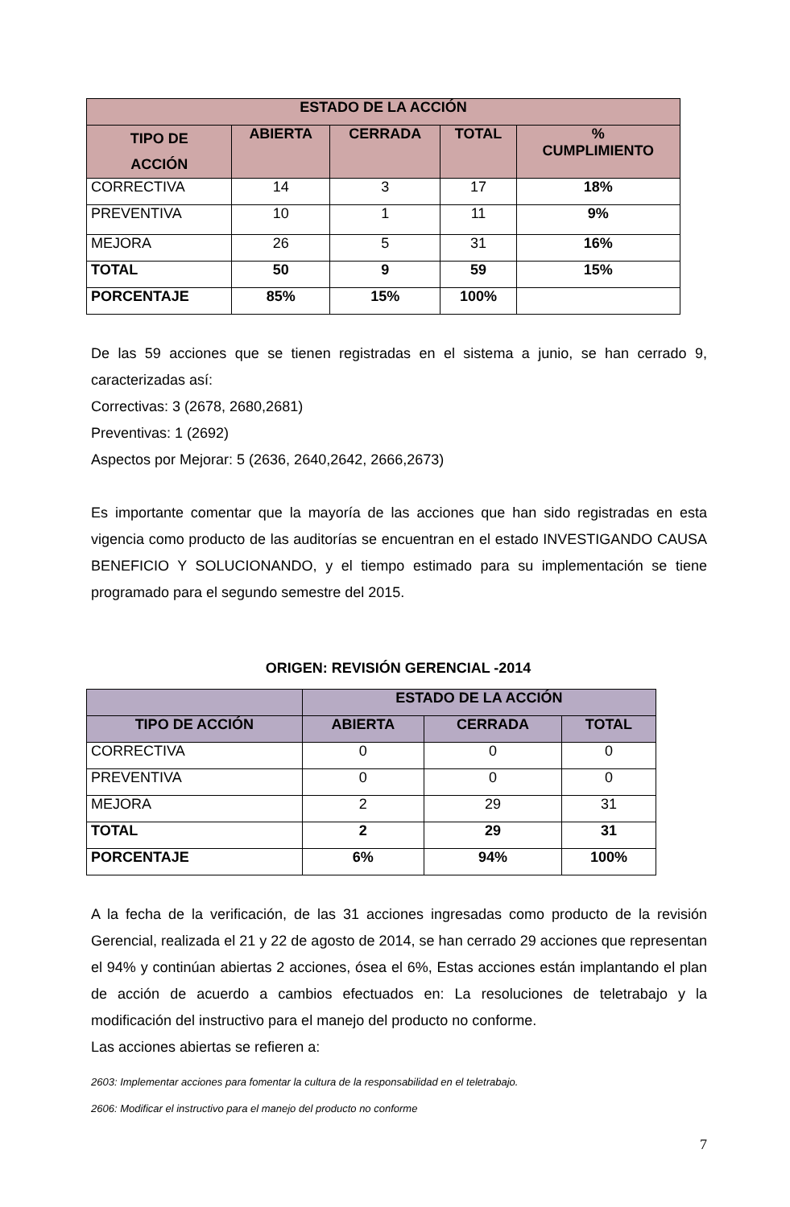| ESTADO DE LA ACCIÓN | | | | |
| --- | --- | --- | --- | --- |
| TIPO DE ACCIÓN | ABIERTA | CERRADA | TOTAL | % CUMPLIMIENTO |
| CORRECTIVA | 14 | 3 | 17 | 18% |
| PREVENTIVA | 10 | 1 | 11 | 9% |
| MEJORA | 26 | 5 | 31 | 16% |
| TOTAL | 50 | 9 | 59 | 15% |
| PORCENTAJE | 85% | 15% | 100% | |
De las 59 acciones que se tienen registradas en el sistema a junio, se han cerrado 9, caracterizadas así:
Correctivas: 3 (2678, 2680,2681)
Preventivas: 1 (2692)
Aspectos por Mejorar: 5 (2636, 2640,2642, 2666,2673)
Es importante comentar que la mayoría de las acciones que han sido registradas en esta vigencia como producto de las auditorías se encuentran en el estado INVESTIGANDO CAUSA BENEFICIO Y SOLUCIONANDO, y el tiempo estimado para su implementación se tiene programado para el segundo semestre del 2015.
ORIGEN: REVISIÓN GERENCIAL -2014
| | ESTADO DE LA ACCIÓN | | |
| --- | --- | --- | --- |
| TIPO DE ACCIÓN | ABIERTA | CERRADA | TOTAL |
| CORRECTIVA | 0 | 0 | 0 |
| PREVENTIVA | 0 | 0 | 0 |
| MEJORA | 2 | 29 | 31 |
| TOTAL | 2 | 29 | 31 |
| PORCENTAJE | 6% | 94% | 100% |
A la fecha de la verificación, de las 31 acciones ingresadas como producto de la revisión Gerencial, realizada el 21 y 22 de agosto de 2014, se han cerrado 29 acciones que representan el 94% y continúan abiertas 2 acciones, ósea el 6%, Estas acciones están implantando el plan de acción de acuerdo a cambios efectuados en: La resoluciones de teletrabajo y la modificación del instructivo para el manejo del producto no conforme.
Las acciones abiertas se refieren a:
2603: Implementar acciones para fomentar la cultura de la responsabilidad en el teletrabajo.
2606: Modificar el instructivo para el manejo del producto no conforme
7